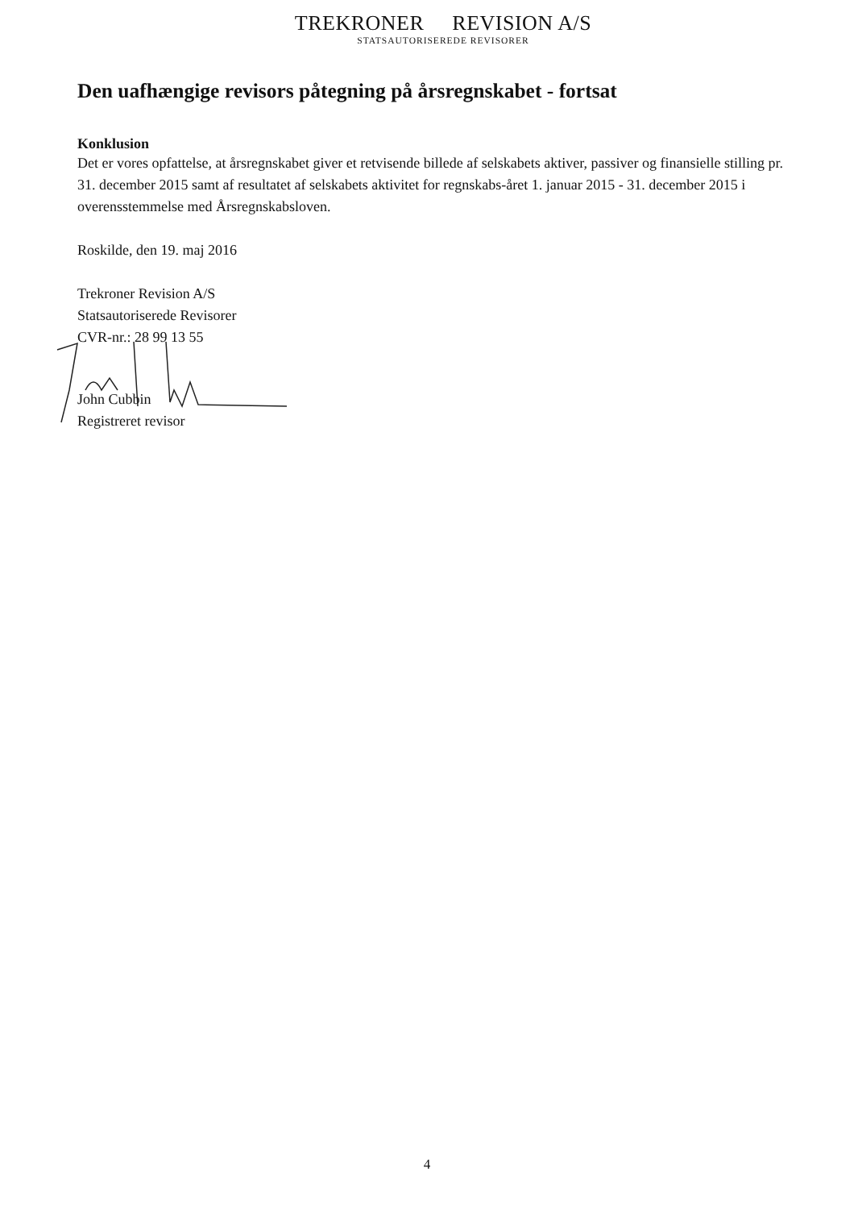TREKRONER REVISION A/S
STATSAUTORISEREDE REVISORER
Den uafhængige revisors påtegning på årsregnskabet - fortsat
Konklusion
Det er vores opfattelse, at årsregnskabet giver et retvisende billede af selskabets aktiver, passiver og finansielle stilling pr. 31. december 2015 samt af resultatet af selskabets aktivitet for regnskabs-året 1. januar 2015 - 31. december 2015 i overensstemmelse med Årsregnskabsloven.
Roskilde, den 19. maj 2016
Trekroner Revision A/S
Statsautoriserede Revisorer
CVR-nr.: 28 99 13 55
John Cubbin
Registreret revisor
4